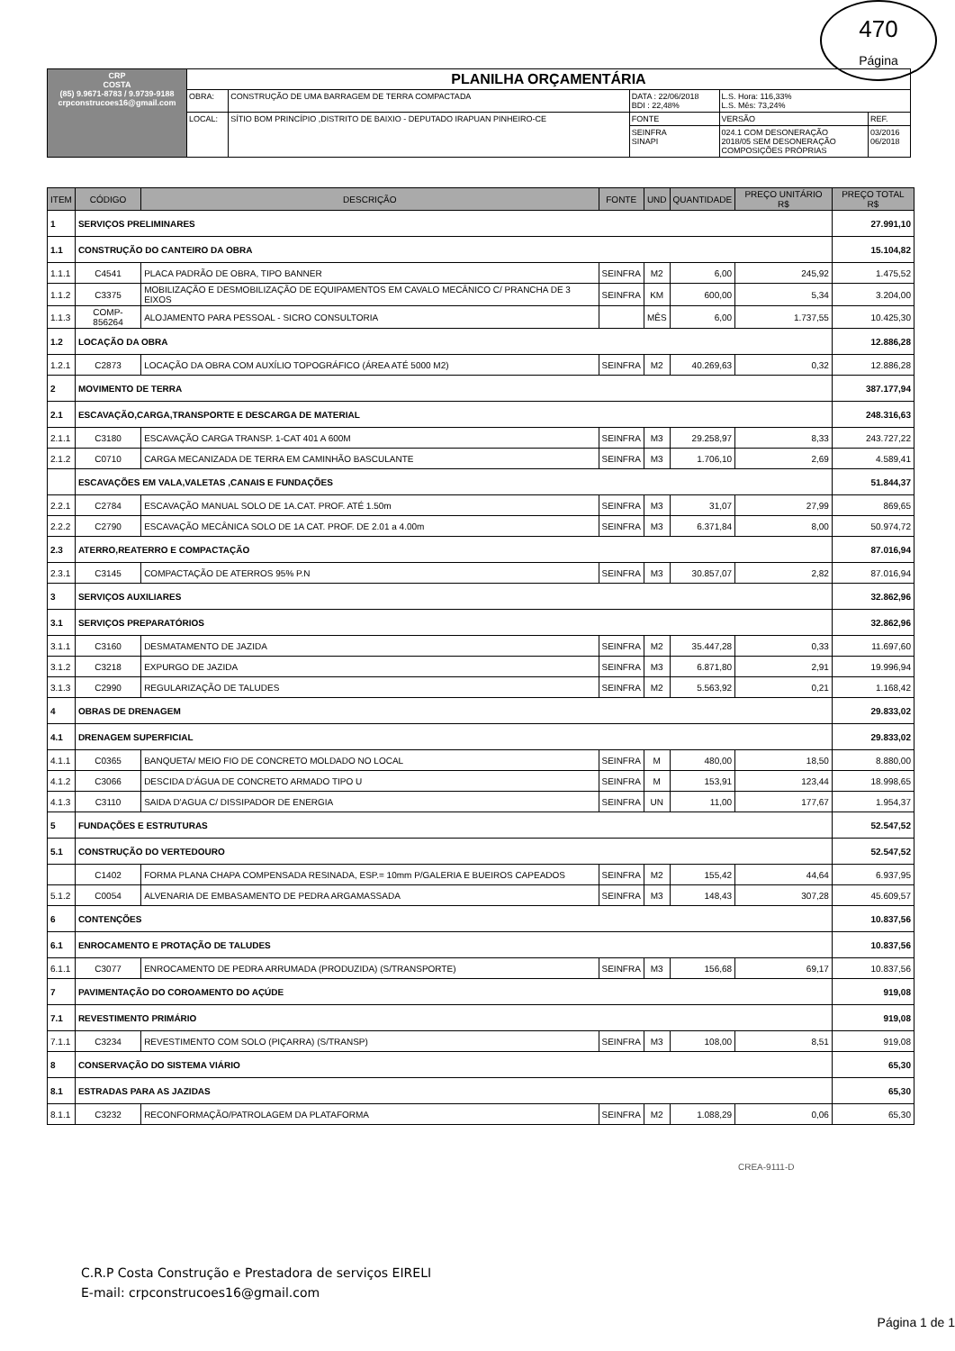470
Página
| CRP COSTA (85) 9.9671-8783 / 9.9739-9188 crpconstrucoes16@gmail.com | PLANILHA ORÇAMENTÁRIA | | | | |
| | OBRA: | CONSTRUÇÃO DE UMA BARRAGEM DE TERRA COMPACTADA | DATA : 22/06/2018 BDI : 22,48% | L.S. Hora: 116,33% L.S. Mês: 73,24% | |
| | LOCAL: | SÍTIO BOM PRINCÍPIO ,DISTRITO DE BAIXIO - DEPUTADO IRAPUAN PINHEIRO-CE | FONTE | VERSÃO | REF. |
| | | | SEINFRA SINAPI | 024.1 COM DESONERAÇÃO 2018/05 SEM DESONERAÇÃO COMPOSIÇÕES PRÓPRIAS | 03/2016 06/2018 |
| ITEM | CÓDIGO | DESCRIÇÃO | FONTE | UND | QUANTIDADE | PREÇO UNITÁRIO R$ | PREÇO TOTAL R$ |
| --- | --- | --- | --- | --- | --- | --- | --- |
| 1 | SERVIÇOS PRELIMINARES | | | | | | 27.991,10 |
| 1.1 | CONSTRUÇÃO DO CANTEIRO DA OBRA | | | | | | 15.104,82 |
| 1.1.1 | C4541 | PLACA PADRÃO DE OBRA, TIPO BANNER | SEINFRA | M2 | 6,00 | 245,92 | 1.475,52 |
| 1.1.2 | C3375 | MOBILIZAÇÃO E DESMOBILIZAÇÃO DE EQUIPAMENTOS EM CAVALO MECÂNICO C/ PRANCHA DE 3 EIXOS | SEINFRA | KM | 600,00 | 5,34 | 3.204,00 |
| 1.1.3 | COMP-856264 | ALOJAMENTO PARA PESSOAL - SICRO CONSULTORIA | | MÊS | 6,00 | 1.737,55 | 10.425,30 |
| 1.2 | LOCAÇÃO DA OBRA | | | | | | 12.886,28 |
| 1.2.1 | C2873 | LOCAÇÃO DA OBRA COM AUXÍLIO TOPOGRÁFICO (ÁREA ATÉ 5000 M2) | SEINFRA | M2 | 40.269,63 | 0,32 | 12.886,28 |
| 2 | MOVIMENTO DE TERRA | | | | | | 387.177,94 |
| 2.1 | ESCAVAÇÃO,CARGA,TRANSPORTE E DESCARGA DE MATERIAL | | | | | | 248.316,63 |
| 2.1.1 | C3180 | ESCAVAÇÃO CARGA TRANSP. 1-CAT 401 A 600M | SEINFRA | M3 | 29.258,97 | 8,33 | 243.727,22 |
| 2.1.2 | C0710 | CARGA MECANIZADA DE TERRA EM CAMINHÃO BASCULANTE | SEINFRA | M3 | 1.706,10 | 2,69 | 4.589,41 |
| | ESCAVAÇÕES EM VALA,VALETAS ,CANAIS E FUNDAÇÕES | | | | | | 51.844,37 |
| 2.2.1 | C2784 | ESCAVAÇÃO MANUAL SOLO DE 1A.CAT. PROF. ATÉ 1.50m | SEINFRA | M3 | 31,07 | 27,99 | 869,65 |
| 2.2.2 | C2790 | ESCAVAÇÃO MECÂNICA SOLO DE 1A CAT. PROF. DE 2.01 a 4.00m | SEINFRA | M3 | 6.371,84 | 8,00 | 50.974,72 |
| 2.3 | ATERRO,REATERRO E COMPACTAÇÃO | | | | | | 87.016,94 |
| 2.3.1 | C3145 | COMPACTAÇÃO DE ATERROS 95% P.N | SEINFRA | M3 | 30.857,07 | 2,82 | 87.016,94 |
| 3 | SERVIÇOS AUXILIARES | | | | | | 32.862,96 |
| 3.1 | SERVIÇOS PREPARATÓRIOS | | | | | | 32.862,96 |
| 3.1.1 | C3160 | DESMATAMENTO DE JAZIDA | SEINFRA | M2 | 35.447,28 | 0,33 | 11.697,60 |
| 3.1.2 | C3218 | EXPURGO DE JAZIDA | SEINFRA | M3 | 6.871,80 | 2,91 | 19.996,94 |
| 3.1.3 | C2990 | REGULARIZAÇÃO DE TALUDES | SEINFRA | M2 | 5.563,92 | 0,21 | 1.168,42 |
| 4 | OBRAS DE DRENAGEM | | | | | | 29.833,02 |
| 4.1 | DRENAGEM SUPERFICIAL | | | | | | 29.833,02 |
| 4.1.1 | C0365 | BANQUETA/ MEIO FIO DE CONCRETO MOLDADO NO LOCAL | SEINFRA | M | 480,00 | 18,50 | 8.880,00 |
| 4.1.2 | C3066 | DESCIDA D'ÁGUA DE CONCRETO ARMADO TIPO U | SEINFRA | M | 153,91 | 123,44 | 18.998,65 |
| 4.1.3 | C3110 | SAIDA D'AGUA C/ DISSIPADOR DE ENERGIA | SEINFRA | UN | 11,00 | 177,67 | 1.954,37 |
| 5 | FUNDAÇÕES E ESTRUTURAS | | | | | | 52.547,52 |
| 5.1 | CONSTRUÇÃO DO VERTEDOURO | | | | | | 52.547,52 |
| | C1402 | FORMA PLANA CHAPA COMPENSADA RESINADA, ESP.= 10mm P/GALERIA E BUEIROS CAPEADOS | SEINFRA | M2 | 155,42 | 44,64 | 6.937,95 |
| 5.1.2 | C0054 | ALVENARIA DE EMBASAMENTO DE PEDRA ARGAMASSADA | SEINFRA | M3 | 148,43 | 307,28 | 45.609,57 |
| 6 | CONTENÇÕES | | | | | | 10.837,56 |
| 6.1 | ENROCAMENTO E PROTAÇÃO DE TALUDES | | | | | | 10.837,56 |
| 6.1.1 | C3077 | ENROCAMENTO DE PEDRA ARRUMADA (PRODUZIDA) (S/TRANSPORTE) | SEINFRA | M3 | 156,68 | 69,17 | 10.837,56 |
| 7 | PAVIMENTAÇÃO DO COROAMENTO DO AÇÚDE | | | | | | 919,08 |
| 7.1 | REVESTIMENTO PRIMÁRIO | | | | | | 919,08 |
| 7.1.1 | C3234 | REVESTIMENTO COM SOLO (PIÇARRA) (S/TRANSP) | SEINFRA | M3 | 108,00 | 8,51 | 919,08 |
| 8 | CONSERVAÇÃO DO SISTEMA VIÁRIO | | | | | | 65,30 |
| 8.1 | ESTRADAS PARA AS JAZIDAS | | | | | | 65,30 |
| 8.1.1 | C3232 | RECONFORMAÇÃO/PATROLAGEM DA PLATAFORMA | SEINFRA | M2 | 1.088,29 | 0,06 | 65,30 |
CREA-9111-D
C.R.P Costa Construção e Prestadora de serviços EIRELI
E-mail: crpconstrucoes16@gmail.com
Página 1 de 1